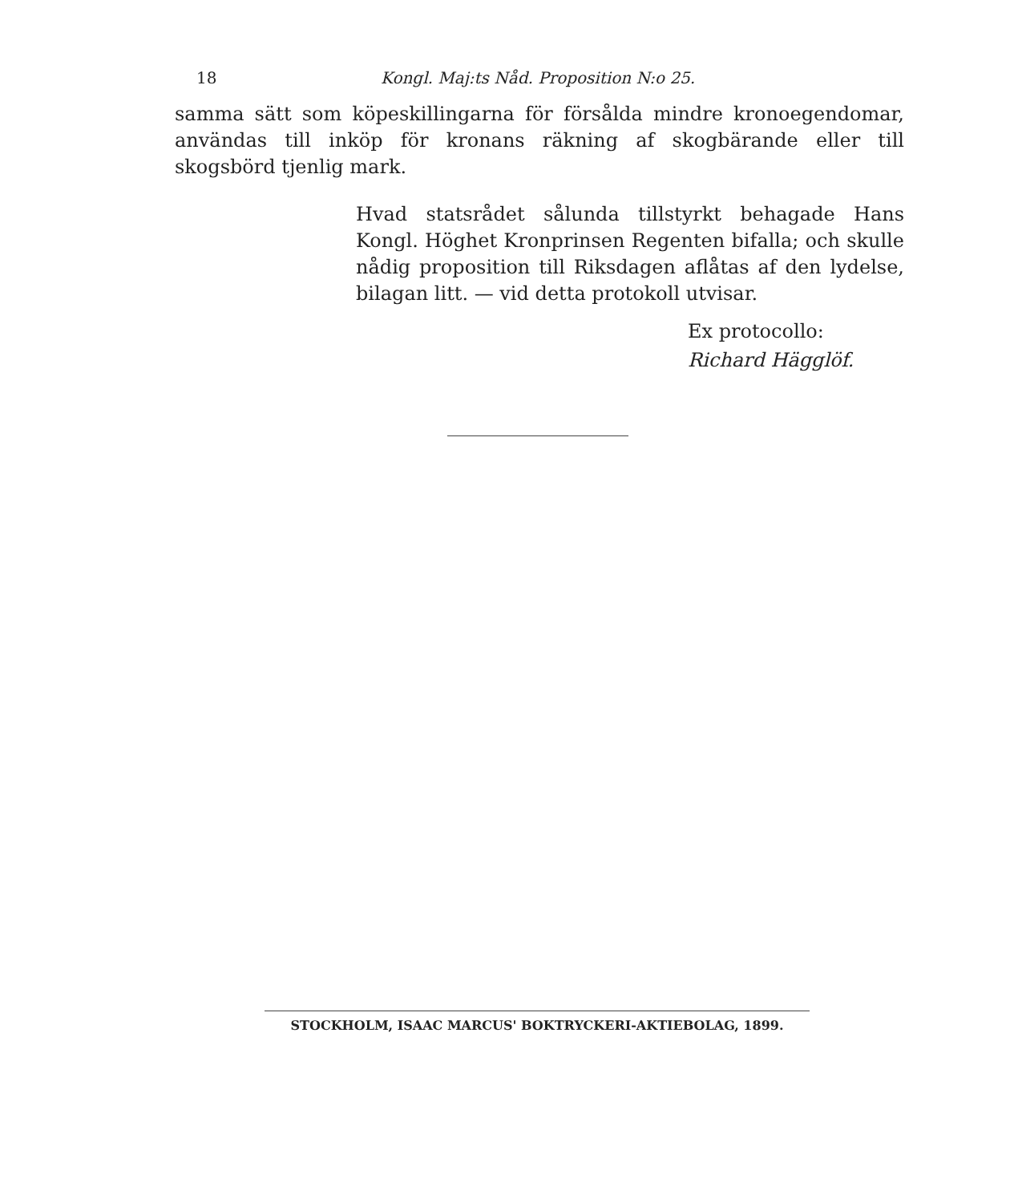18 Kongl. Maj:ts Nåd. Proposition N:o 25.
samma sätt som köpeskillingarna för försålda mindre kronoegendomar, användas till inköp för kronans räkning af skogbärande eller till skogsbörd tjenlig mark.
Hvad statsrådet sålunda tillstyrkt behagade Hans Kongl. Höghet Kronprinsen Regenten bifalla; och skulle nådig proposition till Riksdagen aflåtas af den lydelse, bilagan litt. — vid detta protokoll utvisar.
Ex protocollo:
Richard Hägglöf.
STOCKHOLM, ISAAC MARCUS' BOKTRYCKERI-AKTIEBOLAG, 1899.